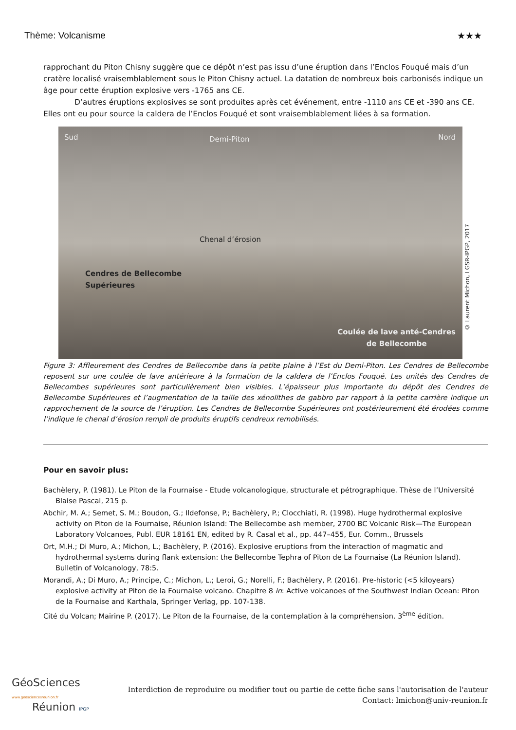Thème: Volcanisme ★★★
rapprochant du Piton Chisny suggère que ce dépôt n’est pas issu d’une éruption dans l’Enclos Fouqué mais d’un cratère localisé vraisemblablement sous le Piton Chisny actuel. La datation de nombreux bois carbonisés indique un âge pour cette éruption explosive vers -1765 ans CE.
D’autres éruptions explosives se sont produites après cet événement, entre -1110 ans CE et -390 ans CE. Elles ont eu pour source la caldera de l’Enclos Fouqué et sont vraisemblablement liées à sa formation.
Sud Demi-Piton Nord
Chenal d’érosion
Cendres de Bellecombe
Supérieures
Coulée de lave anté-Cendres
de Bellecombe
© Laurent Michon, LGSR-IPGP, 2017
Figure 3: Affleurement des Cendres de Bellecombe dans la petite plaine à l’Est du Demi-Piton. Les Cendres de Bellecombe reposent sur une coulée de lave antérieure à la formation de la caldera de l’Enclos Fouqué. Les unités des Cendres de Bellecombes supérieures sont particulièrement bien visibles. L’épaisseur plus importante du dépôt des Cendres de Bellecombe Supérieures et l’augmentation de la taille des xénolithes de gabbro par rapport à la petite carrière indique un rapprochement de la source de l’éruption. Les Cendres de Bellecombe Supérieures ont postérieurement été érodées comme l’indique le chenal d’érosion rempli de produits éruptifs cendreux remobilisés.
Pour en savoir plus:
Bachèlery, P. (1981). Le Piton de la Fournaise - Etude volcanologique, structurale et pétrographique. Thèse de l’Université Blaise Pascal, 215 p.
Abchir, M. A.; Semet, S. M.; Boudon, G.; Ildefonse, P.; Bachèlery, P.; Clocchiati, R. (1998). Huge hydrothermal explosive activity on Piton de la Fournaise, Réunion Island: The Bellecombe ash member, 2700 BC Volcanic Risk—The European Laboratory Volcanoes, Publ. EUR 18161 EN, edited by R. Casal et al., pp. 447–455, Eur. Comm., Brussels
Ort, M.H.; Di Muro, A.; Michon, L.; Bachèlery, P. (2016). Explosive eruptions from the interaction of magmatic and hydrothermal systems during flank extension: the Bellecombe Tephra of Piton de La Fournaise (La Réunion Island). Bulletin of Volcanology, 78:5.
Morandi, A.; Di Muro, A.; Principe, C.; Michon, L.; Leroi, G.; Norelli, F.; Bachèlery, P. (2016). Pre-historic (<5 kiloyears) explosive activity at Piton de la Fournaise volcano. Chapitre 8 in: Active volcanoes of the Southwest Indian Ocean: Piton de la Fournaise and Karthala, Springer Verlag, pp. 107-138.
Cité du Volcan; Mairine P. (2017). Le Piton de la Fournaise, de la contemplation à la compréhension. 3<sup>ème</sup> édition.
GéoSciences
www.geosciencesreunion.fr
Réunion IPGP
Interdiction de reproduire ou modifier tout ou partie de cette fiche sans l'autorisation de l'auteur
Contact: lmichon@univ-reunion.fr